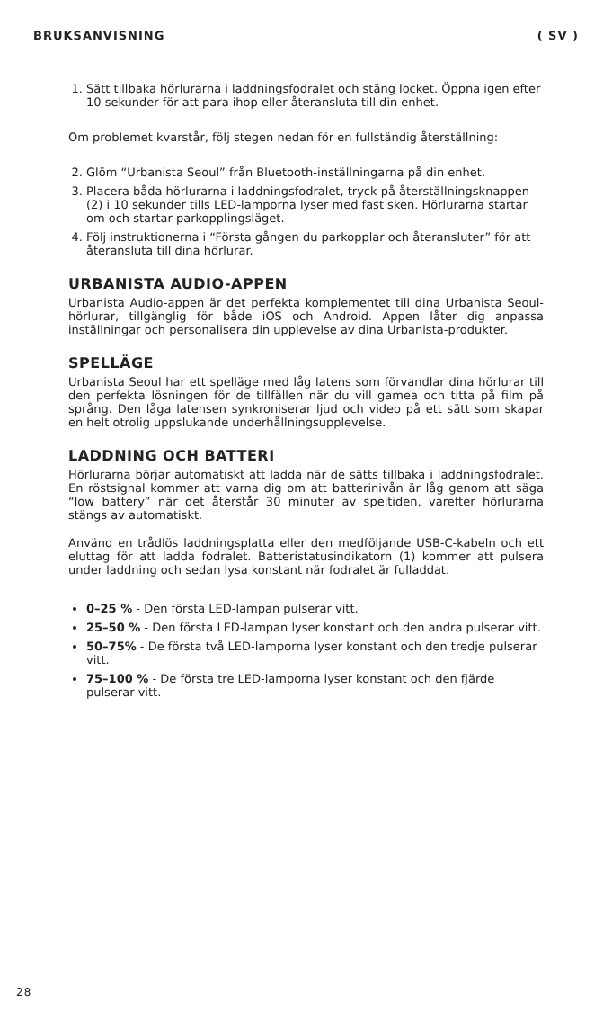BRUKSANVISNING ( SV )
1. Sätt tillbaka hörlurarna i laddningsfodralet och stäng locket. Öppna igen efter 10 sekunder för att para ihop eller återansluta till din enhet.
Om problemet kvarstår, följ stegen nedan för en fullständig återställning:
2. Glöm “Urbanista Seoul” från Bluetooth-inställningarna på din enhet.
3. Placera båda hörlurarna i laddningsfodralet, tryck på återställningsknappen (2) i 10 sekunder tills LED-lamporna lyser med fast sken. Hörlurarna startar om och startar parkopplingsläget.
4. Följ instruktionerna i “Första gången du parkopplar och återansluter” för att återansluta till dina hörlurar.
URBANISTA AUDIO-APPEN
Urbanista Audio-appen är det perfekta komplementet till dina Urbanista Seoul-hörlurar, tillgänglig för både iOS och Android. Appen låter dig anpassa inställningar och personalisera din upplevelse av dina Urbanista-produkter.
SPELLÄGE
Urbanista Seoul har ett spelläge med låg latens som förvandlar dina hörlurar till den perfekta lösningen för de tillfällen när du vill gamea och titta på film på språng. Den låga latensen synkroniserar ljud och video på ett sätt som skapar en helt otrolig uppslukande underhållningsupplevelse.
LADDNING OCH BATTERI
Hörlurarna börjar automatiskt att ladda när de sätts tillbaka i laddningsfodralet. En röstsignal kommer att varna dig om att batterinivån är låg genom att säga “low battery” när det återstår 30 minuter av speltiden, varefter hörlurarna stängs av automatiskt.
Använd en trådlös laddningsplatta eller den medföljande USB-C-kabeln och ett eluttag för att ladda fodralet. Batteristatusindikatorn (1) kommer att pulsera under laddning och sedan lysa konstant när fodralet är fulladdat.
0–25 % - Den första LED-lampan pulserar vitt.
25–50 % - Den första LED-lampan lyser konstant och den andra pulserar vitt.
50–75% - De första två LED-lamporna lyser konstant och den tredje pulserar vitt.
75–100 % - De första tre LED-lamporna lyser konstant och den fjärde pulserar vitt.
28